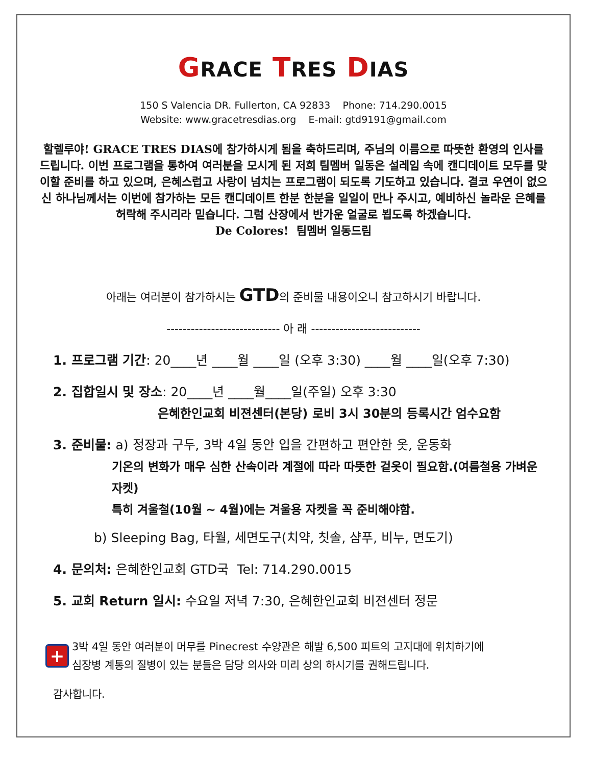GRACE TRES DIAS
150 S Valencia DR. Fullerton, CA 92833 Phone: 714.290.0015
Website: www.gracetresdias.org E-mail: gtd9191@gmail.com
할렐루야! GRACE TRES DIAS에 참가하시게 됨을 축하드리며, 주님의 이름으로 따뜻한 환영의 인사를 드립니다. 이번 프로그램을 통하여 여러분을 모시게 된 저희 팀멤버 일동은 설레임 속에 캔디데이트 모두를 맞이할 준비를 하고 있으며, 은혜스럽고 사랑이 넘치는 프로그램이 되도록 기도하고 있습니다. 결코 우연이 없으신 하나님께서는 이번에 참가하는 모든 캔디데이트 한분 한분을 일일이 만나 주시고, 예비하신 놀라운 은혜를 허락해 주시리라 믿습니다. 그럼 산장에서 반가운 얼굴로 뵙도록 하겠습니다.
De Colores! 팀멤버 일동드림
아래는 여러분이 참가하시는 GTD의 준비물 내용이오니 참고하시기 바랍니다.
---------------------------- 아 래 ---------------------------
1. 프로그램 기간: 20____년 ____월 ____일 (오후 3:30) ____월 ____일(오후 7:30)
2. 집합일시 및 장소: 20____년 ____월____일(주일) 오후 3:30
은혜한인교회 비젼센터(본당) 로비 3시 30분의 등록시간 엄수요함
3. 준비물: a) 정장과 구두, 3박 4일 동안 입을 간편하고 편안한 옷, 운동화
기온의 변화가 매우 심한 산속이라 계절에 따라 따뜻한 겉옷이 필요함.(여름철용 가벼운 자켓)
특히 겨울철(10월 ~ 4월)에는 겨울용 자켓을 꼭 준비해야함.
b) Sleeping Bag, 타월, 세면도구(치약, 칫솔, 샴푸, 비누, 면도기)
4. 문의처: 은혜한인교회 GTD국 Tel: 714.290.0015
5. 교회 Return 일시: 수요일 저녁 7:30, 은혜한인교회 비젼센터 정문
+
3박 4일 동안 여러분이 머무를 Pinecrest 수양관은 해발 6,500 피트의 고지대에 위치하기에
심장병 계통의 질병이 있는 분들은 담당 의사와 미리 상의 하시기를 권해드립니다.
감사합니다.